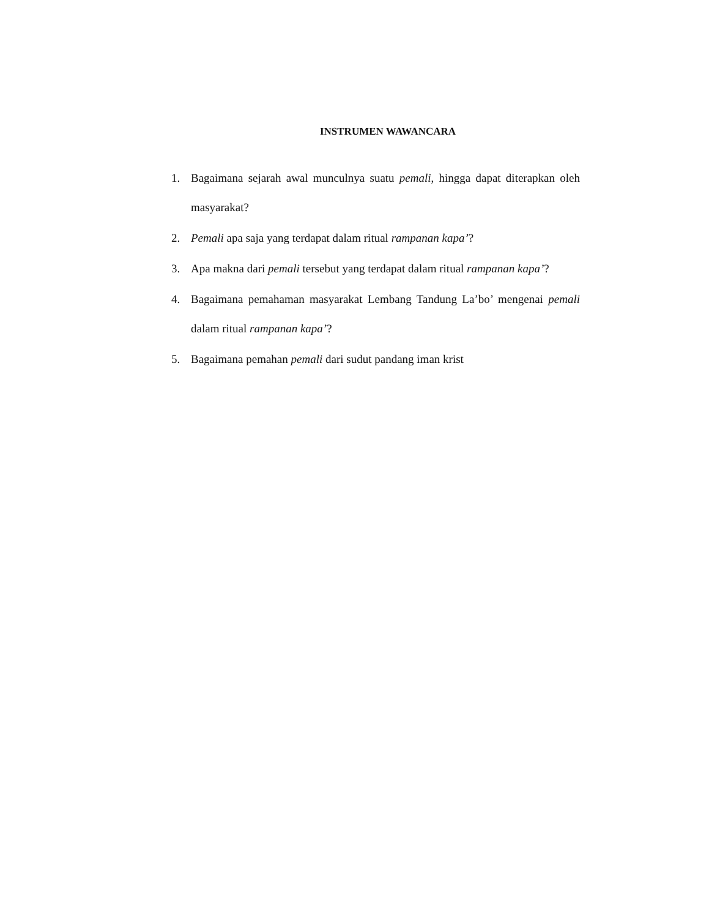INSTRUMEN WAWANCARA
1. Bagaimana sejarah awal munculnya suatu pemali, hingga dapat diterapkan oleh masyarakat?
2. Pemali apa saja yang terdapat dalam ritual rampanan kapa’?
3. Apa makna dari pemali tersebut yang terdapat dalam ritual rampanan kapa’?
4. Bagaimana pemahaman masyarakat Lembang Tandung La’bo’ mengenai pemali dalam ritual rampanan kapa’?
5. Bagaimana pemahan pemali dari sudut pandang iman krist